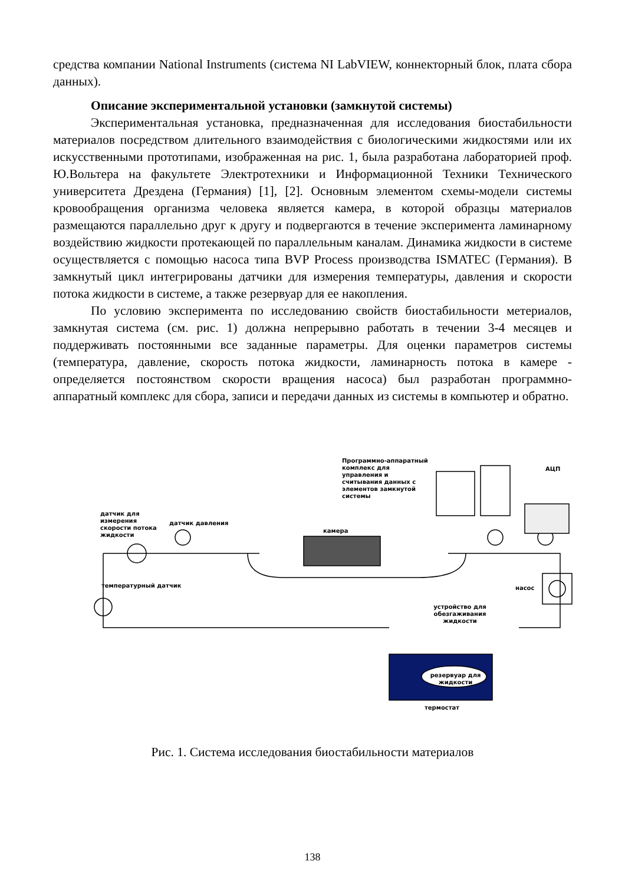средства компании National Instruments (система NI LabVIEW, коннекторный блок, плата сбора данных).
Описание экспериментальной установки (замкнутой системы)
Экспериментальная установка, предназначенная для исследования биостабильности материалов посредством длительного взаимодействия с биологическими жидкостями или их искусственными прототипами, изображенная на рис. 1, была разработана лабораторией проф. Ю.Вольтера на факультете Электротехники и Информационной Техники Технического университета Дрездена (Германия) [1], [2]. Основным элементом схемы-модели системы кровообращения организма человека является камера, в которой образцы материалов размещаются параллельно друг к другу и подвергаются в течение эксперимента ламинарному воздействию жидкости протекающей по параллельным каналам. Динамика жидкости в системе осуществляется с помощью насоса типа BVP Process производства ISMATEC (Германия). В замкнутый цикл интегрированы датчики для измерения температуры, давления и скорости потока жидкости в системе, а также резервуар для ее накопления.
По условию эксперимента по исследованию свойств биостабильности метериалов, замкнутая система (см. рис. 1) должна непрерывно работать в течении 3-4 месяцев и поддерживать постоянными все заданные параметры. Для оценки параметров системы (температура, давление, скорость потока жидкости, ламинарность потока в камере - определяется постоянством скорости вращения насоса) был разработан программно-аппаратный комплекс для сбора, записи и передачи данных из системы в компьютер и обратно.
Программно-аппаратный комплекс для управления и считывания данных с элементов замкнутой системы
АЦП
датчик для измерения скорости потока жидкости
датчик давления
камера
температурный датчик насос
устройство для обезгаживания жидкости
резервуар для жидкости
термостат
Рис. 1. Система исследования биостабильности материалов
138